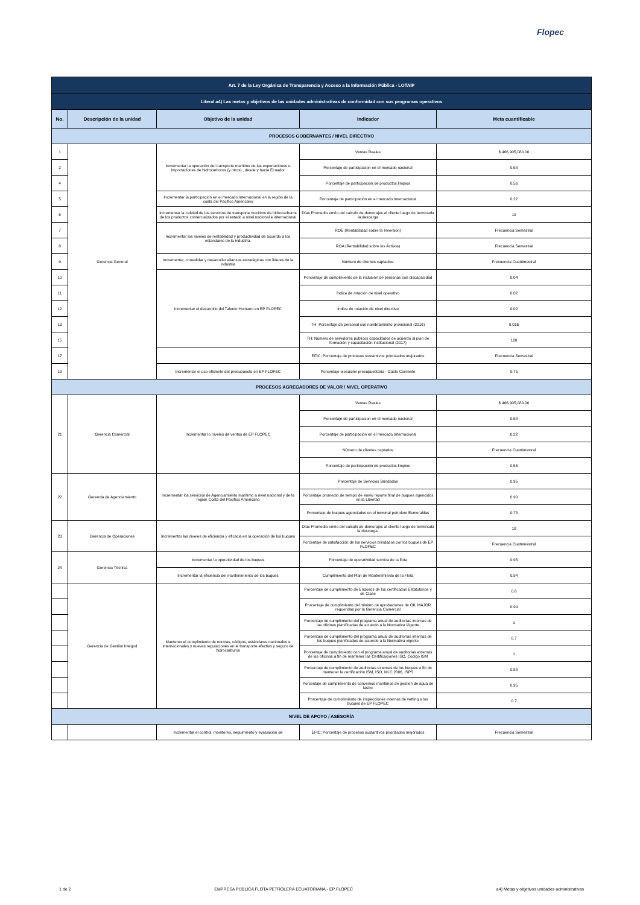Flopec
| Art. 7 de la Ley Orgánica de Transparencia y Acceso a la Información Pública - LOTAIP | | | | |
| Literal a4) Las metas y objetivos de las unidades administrativas de conformidad con sus programas operativos | | | | |
| No. | Descripción de la unidad | Objetivo de la unidad | Indicador | Meta cuantificable |
| PROCESOS GOBERNANTES / NIVEL DIRECTIVO | | | | |
| 1 | Gerencia General | Incrementar la operación del transporte maritimo de las exportaciones e importaciones de hidrocarburos (y otros) , desde y hacia Ecuador | Ventas Reales | $ 466,905,080.00 |
| 2 | | | Porcentaje de participacion en el mercado nacional | 0.58 |
| 4 | | | Porcentaje de participación de productos limpios | 0.56 |
| 5 | | Incrementar la participacion en el mercado Internacional en la región de la costa del Pacifico Americano | Porcentaje de participación en el mercado Internacional | 0.22 |
| 6 | | Incrementar la calidad de los servicios de transporte maritimo de hidrocarburos de los productos comercializados por el estado a nivel nacional e internacional | Días Promedio envío del calculo de demorajes al cliente luego de terminada la descarga | 10 |
| 7 | | Incrementar los niveles de rentabilidad y productividad de acuerdo a los estandares de la industria. | ROE (Rentabilidad sobre la Inversión) | Frecuencia Semestral |
| 8 | | | ROA (Rentabilidad sobre los Activos) | Frecuencia Semestral |
| 9 | | Incrementar, consolidar y desarrollar alianzas estratégicas con lideres de la industria | Número de clientes captados. | Frecuencia Cuatrimestral |
| 10 | | Incrementar el desarrollo del Talento Humano en EP FLOPEC | Porcentaje de cumplimiento de la inclusión de personas con discapacidad | 0.04 |
| 11 | | | Índice de rotación de nivel operativo | 0.02 |
| 12 | | | Índice de rotación de nivel directivo | 0.02 |
| 13 | | | TH: Porcentaje de personal con nombramiento provisional (2016) | 0.016 |
| 15 | | | TH: Número de servidores públicos capacitados de acuerdo al plan de formación y capacitación institucional (2017) | 120 |
| 17 | | | EFIC: Porcentaje de procesos sustantivos priorizados mejorados | Frecuencia Semestral |
| 19 | | Incrementar el uso eficiente del presupuesto en EP FLOPEC | Porcentaje ejecución presupuestaria - Gasto Corriente | 0.75 |
| PROCESOS AGREGADORES DE VALOR / NIVEL OPERATIVO | | | | |
| 21 | Gerencia Comercial | Incrementar lo niveles de ventas de EP FLOPEC | Ventas Reales | $ 466,905,080.00 |
| | | | Porcentaje de participacion en el mercado nacional | 0.58 |
| | | | Porcentaje de participación en el mercado Internacional | 0.22 |
| | | | Número de clientes captados | Frecuencia Cuatrimestral |
| | | | Porcentaje de participación de productos limpios | 0.56 |
| 22 | Gerencia de Agenciamiento | Incrementar los servicios de Agenciamiento marítimo a nivel nacional y de la región Costa del Pacífico Americano | Porcentaje de Servicios Brindados | 0.95 |
| | | | Porcentaje promedio de tiempo de envío reporte final de buques agencidos en la Libertad | 0.90 |
| | | | Porcentaje de buques agenciados en el terminal petrolero Esmeraldas | 0.78 |
| 23 | Gerencia de Operaciones | Incrementar los niveles de eficiencia y eficacia en la operación de los buques | Días Promedio envío del calculo de demorajes al cliente luego de terminada la descarga. | 10 |
| | | | Porcentaje de satisfacción de los servicios brindados por los buques de EP FLOPEC | Frecuencia Cuatrimestral |
| 24 | Gerencia Técnica | Incrementar la operatividad de los buques | Porcentaje de operatividad tecnica de la flota | 0.95 |
| | | Incrementar la eficiencia del mantenimiento de los buques | Cumplimiento del Plan de Mantenimiento de la Flota | 0.94 |
| | Gerencia de Gestión Integral | Mantener el cumplimiento de normas, códigos, estándares nacionales e internacionales y nuevas regulaciones en el transporte efectivo y seguro de hidrocarburos | Porcentaje de cumplimiento de Endosos de los certificados Estatutarios y de Clase | 0.6 |
| | | | Porcentaje de cumplimiento del minimo de aprobaciones de OIL MAJOR requeridas por la Gerencia Comercial | 0.94 |
| | | | Porcentaje de cumplimiento del programa anual de auditorías internas de las oficinas planificadas de acuerdo a la Normativa Vigente | 1 |
| | | | Porcentaje de cumplimiento del programa anual de auditorías internas de los buques planificados de acuerdo a la Normativa vigente | 0.7 |
| | | | Porcentaje de cumplimiento con el programa anual de auditorías externas de las oficinas a fin de mantener las Certificaciones ISO, Código ISM | 1 |
| | | | Porcentaje de cumplimiento de auditorías externas de los buques a fin de mantener la certificación ISM, ISO, MLC 2006, ISPS | 0.88 |
| | | | Porcentaje de cumplimiento de convenios marítimos de gestión de agua de lastre | 0.95 |
| | | | Porcentaje de cumplimiento de inspecciones internas de vetting a los buques de EP FLOPEC | 0.7 |
| NIVEL DE APOYO / ASESORÍA | | | | |
| | | Incrementar el control, monitoreo, seguimiento y evaluación de | EFIC: Porcentaje de procesos sustantivos priorizados mejorados | Frecuencia Semestral |
1 de 2 EMPRESA PÚBLICA FLOTA PETROLERA ECUATORIANA - EP FLOPEC a4) Metas y objetivos unidades administrativas